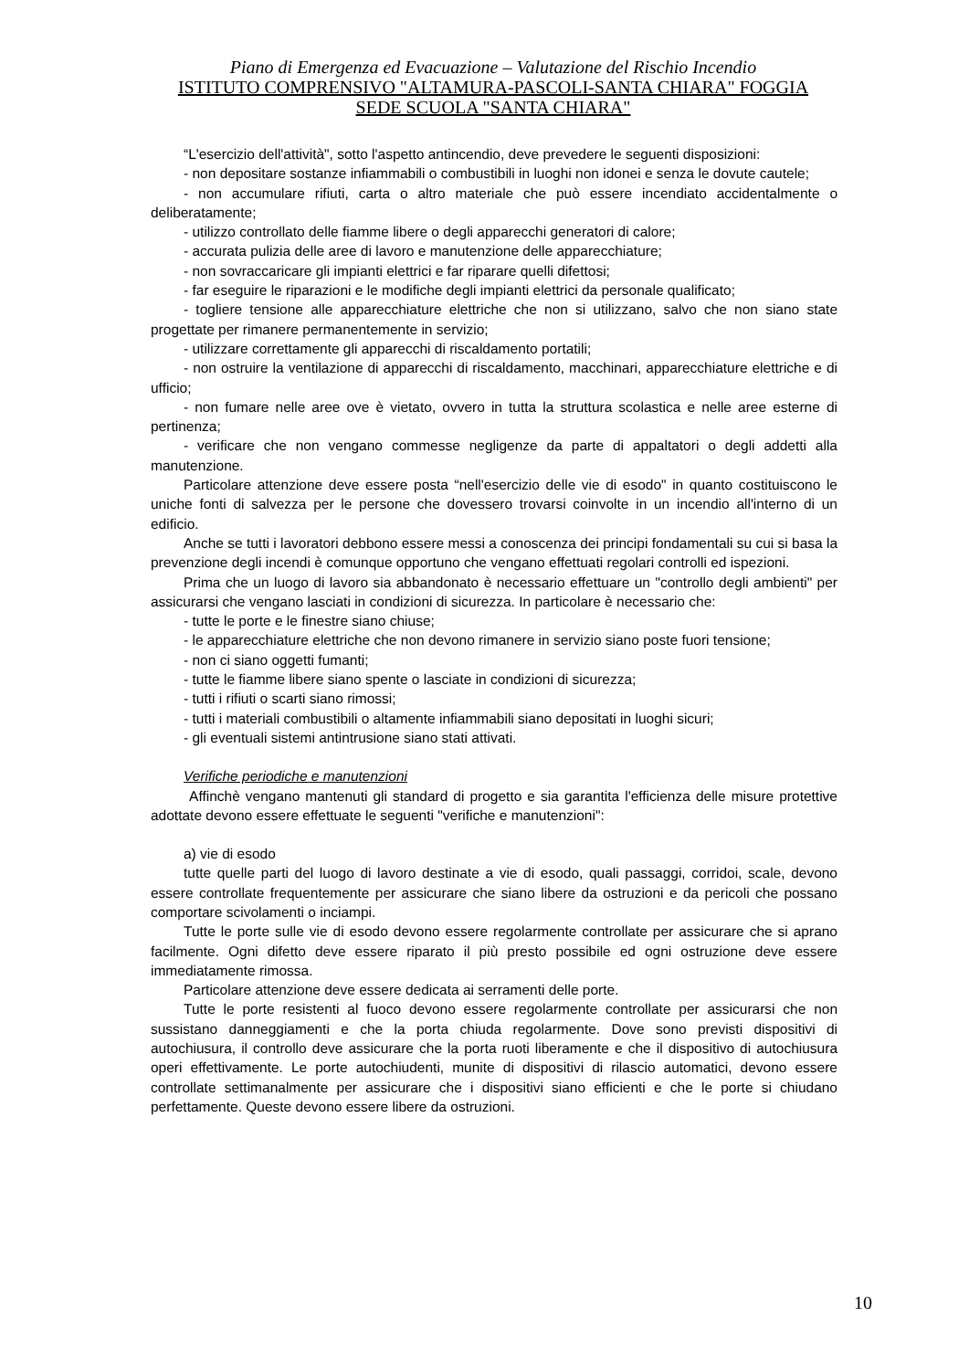Piano di Emergenza ed Evacuazione – Valutazione del Rischio Incendio
ISTITUTO COMPRENSIVO "ALTAMURA-PASCOLI-SANTA CHIARA" FOGGIA
SEDE SCUOLA "SANTA CHIARA"
“L'esercizio dell'attività", sotto l'aspetto antincendio, deve prevedere le seguenti disposizioni:
- non depositare sostanze infiammabili o combustibili in luoghi non idonei e senza le dovute cautele;
- non accumulare rifiuti, carta o altro materiale che può essere incendiato accidentalmente o deliberatamente;
- utilizzo controllato delle fiamme libere o degli apparecchi generatori di calore;
- accurata pulizia delle aree di lavoro e manutenzione delle apparecchiature;
- non sovraccaricare gli impianti elettrici e far riparare quelli difettosi;
- far eseguire le riparazioni e le modifiche degli impianti elettrici da personale qualificato;
- togliere tensione alle apparecchiature elettriche che non si utilizzano, salvo che non siano state progettate per rimanere permanentemente in servizio;
- utilizzare correttamente gli apparecchi di riscaldamento portatili;
- non ostruire la ventilazione di apparecchi di riscaldamento, macchinari, apparecchiature elettriche e di ufficio;
- non fumare nelle aree ove è vietato, ovvero in tutta la struttura scolastica e nelle aree esterne di pertinenza;
- verificare che non vengano commesse negligenze da parte di appaltatori o degli addetti alla manutenzione.
Particolare attenzione deve essere posta “nell'esercizio delle vie di esodo" in quanto costituiscono le uniche fonti di salvezza per le persone che dovessero trovarsi coinvolte in un incendio all'interno di un edificio.
Anche se tutti i lavoratori debbono essere messi a conoscenza dei principi fondamentali su cui si basa la prevenzione degli incendi è comunque opportuno che vengano effettuati regolari controlli ed ispezioni.
Prima che un luogo di lavoro sia abbandonato è necessario effettuare un "controllo degli ambienti" per assicurarsi che vengano lasciati in condizioni di sicurezza. In particolare è necessario che:
- tutte le porte e le finestre siano chiuse;
- le apparecchiature elettriche che non devono rimanere in servizio siano poste fuori tensione;
- non ci siano oggetti fumanti;
- tutte le fiamme libere siano spente o lasciate in condizioni di sicurezza;
- tutti i rifiuti o scarti siano rimossi;
- tutti i materiali combustibili o altamente infiammabili siano depositati in luoghi sicuri;
- gli eventuali sistemi antintrusione siano stati attivati.
Verifiche periodiche e manutenzioni
Affinchè vengano mantenuti gli standard di progetto e sia garantita l'efficienza delle misure protettive adottate devono essere effettuate le seguenti "verifiche e manutenzioni":
a) vie di esodo
tutte quelle parti del luogo di lavoro destinate a vie di esodo, quali passaggi, corridoi, scale, devono essere controllate frequentemente per assicurare che siano libere da ostruzioni e da pericoli che possano comportare scivolamenti o inciampi.
Tutte le porte sulle vie di esodo devono essere regolarmente controllate per assicurare che si aprano facilmente. Ogni difetto deve essere riparato il più presto possibile ed ogni ostruzione deve essere immediatamente rimossa.
Particolare attenzione deve essere dedicata ai serramenti delle porte.
Tutte le porte resistenti al fuoco devono essere regolarmente controllate per assicurarsi che non sussistano danneggiamenti e che la porta chiuda regolarmente. Dove sono previsti dispositivi di autochiusura, il controllo deve assicurare che la porta ruoti liberamente e che il dispositivo di autochiusura operi effettivamente. Le porte autochiudenti, munite di dispositivi di rilascio automatici, devono essere controllate settimanalmente per assicurare che i dispositivi siano efficienti e che le porte si chiudano perfettamente. Queste devono essere libere da ostruzioni.
10